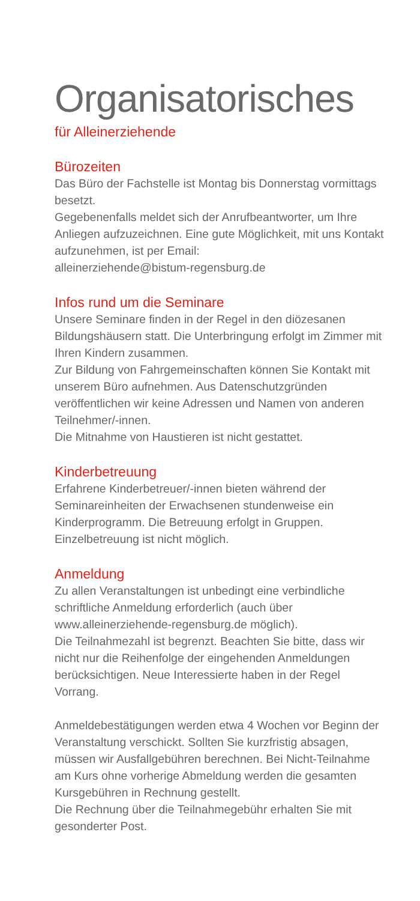Organisatorisches
für Alleinerziehende
Bürozeiten
Das Büro der Fachstelle ist Montag bis Donnerstag vormittags besetzt.
Gegebenenfalls meldet sich der Anrufbeantworter, um Ihre Anliegen aufzuzeichnen. Eine gute Möglichkeit, mit uns Kontakt aufzunehmen, ist per Email:
alleinerziehende@bistum-regensburg.de
Infos rund um die Seminare
Unsere Seminare finden in der Regel in den diözesanen Bildungshäusern statt. Die Unterbringung erfolgt im Zimmer mit Ihren Kindern zusammen.
Zur Bildung von Fahrgemeinschaften können Sie Kontakt mit unserem Büro aufnehmen. Aus Datenschutzgründen veröffentlichen wir keine Adressen und Namen von anderen Teilnehmer/-innen.
Die Mitnahme von Haustieren ist nicht gestattet.
Kinderbetreuung
Erfahrene Kinderbetreuer/-innen bieten während der Seminareinheiten der Erwachsenen stundenweise ein Kinderprogramm. Die Betreuung erfolgt in Gruppen. Einzelbetreuung ist nicht möglich.
Anmeldung
Zu allen Veranstaltungen ist unbedingt eine verbindliche schriftliche Anmeldung erforderlich (auch über www.alleinerziehende-regensburg.de möglich).
Die Teilnahmezahl ist begrenzt. Beachten Sie bitte, dass wir nicht nur die Reihenfolge der eingehenden Anmeldungen berücksichtigen. Neue Interessierte haben in der Regel Vorrang.
Anmeldebestätigungen werden etwa 4 Wochen vor Beginn der Veranstaltung verschickt. Sollten Sie kurzfristig absagen, müssen wir Ausfallgebühren berechnen. Bei Nicht-Teilnahme am Kurs ohne vorherige Abmeldung werden die gesamten Kursgebühren in Rechnung gestellt.
Die Rechnung über die Teilnahmegebühr erhalten Sie mit gesonderter Post.